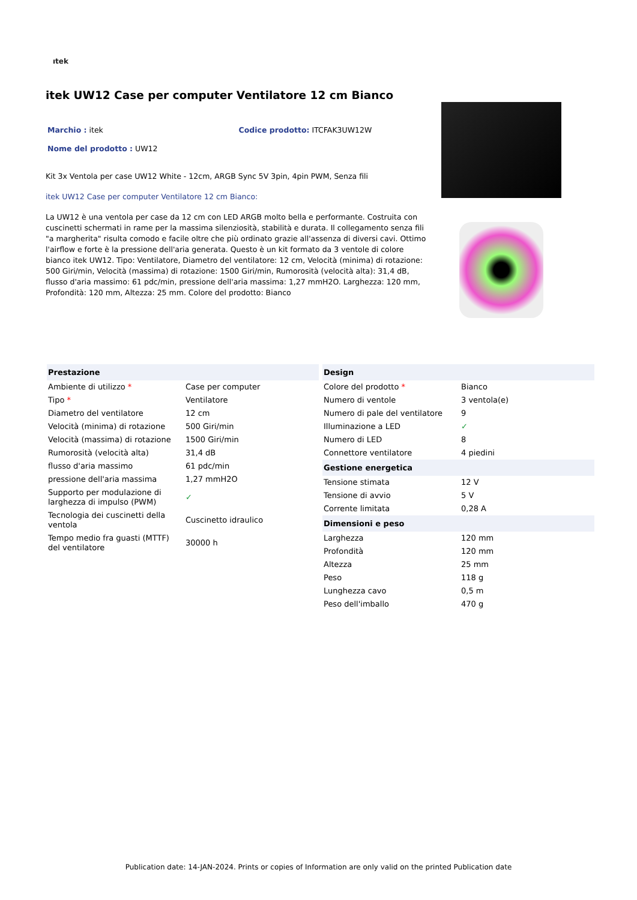ıtek
itek UW12 Case per computer Ventilatore 12 cm Bianco
Marchio : itek Codice prodotto: ITCFAK3UW12W
Nome del prodotto : UW12
Kit 3x Ventola per case UW12 White - 12cm, ARGB Sync 5V 3pin, 4pin PWM, Senza fili
itek UW12 Case per computer Ventilatore 12 cm Bianco:
La UW12 è una ventola per case da 12 cm con LED ARGB molto bella e performante. Costruita con cuscinetti schermati in rame per la massima silenziosità, stabilità e durata. Il collegamento senza fili "a margherita" risulta comodo e facile oltre che più ordinato grazie all'assenza di diversi cavi. Ottimo l'airflow e forte è la pressione dell'aria generata. Questo è un kit formato da 3 ventole di colore bianco itek UW12. Tipo: Ventilatore, Diametro del ventilatore: 12 cm, Velocità (minima) di rotazione: 500 Giri/min, Velocità (massima) di rotazione: 1500 Giri/min, Rumorosità (velocità alta): 31,4 dB, flusso d'aria massimo: 61 pdc/min, pressione dell'aria massima: 1,27 mmH2O. Larghezza: 120 mm, Profondità: 120 mm, Altezza: 25 mm. Colore del prodotto: Bianco
| Prestazione | |
| --- | --- |
| Ambiente di utilizzo * | Case per computer |
| Tipo * | Ventilatore |
| Diametro del ventilatore | 12 cm |
| Velocità (minima) di rotazione | 500 Giri/min |
| Velocità (massima) di rotazione | 1500 Giri/min |
| Rumorosità (velocità alta) | 31,4 dB |
| flusso d'aria massimo | 61 pdc/min |
| pressione dell'aria massima | 1,27 mmH2O |
| Supporto per modulazione di larghezza di impulso (PWM) | ✓ |
| Tecnologia dei cuscinetti della ventola | Cuscinetto idraulico |
| Tempo medio fra guasti (MTTF) del ventilatore | 30000 h |
| Design | |
| --- | --- |
| Colore del prodotto * | Bianco |
| Numero di ventole | 3 ventola(e) |
| Numero di pale del ventilatore | 9 |
| Illuminazione a LED | ✓ |
| Numero di LED | 8 |
| Connettore ventilatore | 4 piedini |
| Gestione energetica | |
| Tensione stimata | 12 V |
| Tensione di avvio | 5 V |
| Corrente limitata | 0,28 A |
| Dimensioni e peso | |
| Larghezza | 120 mm |
| Profondità | 120 mm |
| Altezza | 25 mm |
| Peso | 118 g |
| Lunghezza cavo | 0,5 m |
| Peso dell'imballo | 470 g |
Publication date: 14-JAN-2024. Prints or copies of Information are only valid on the printed Publication date